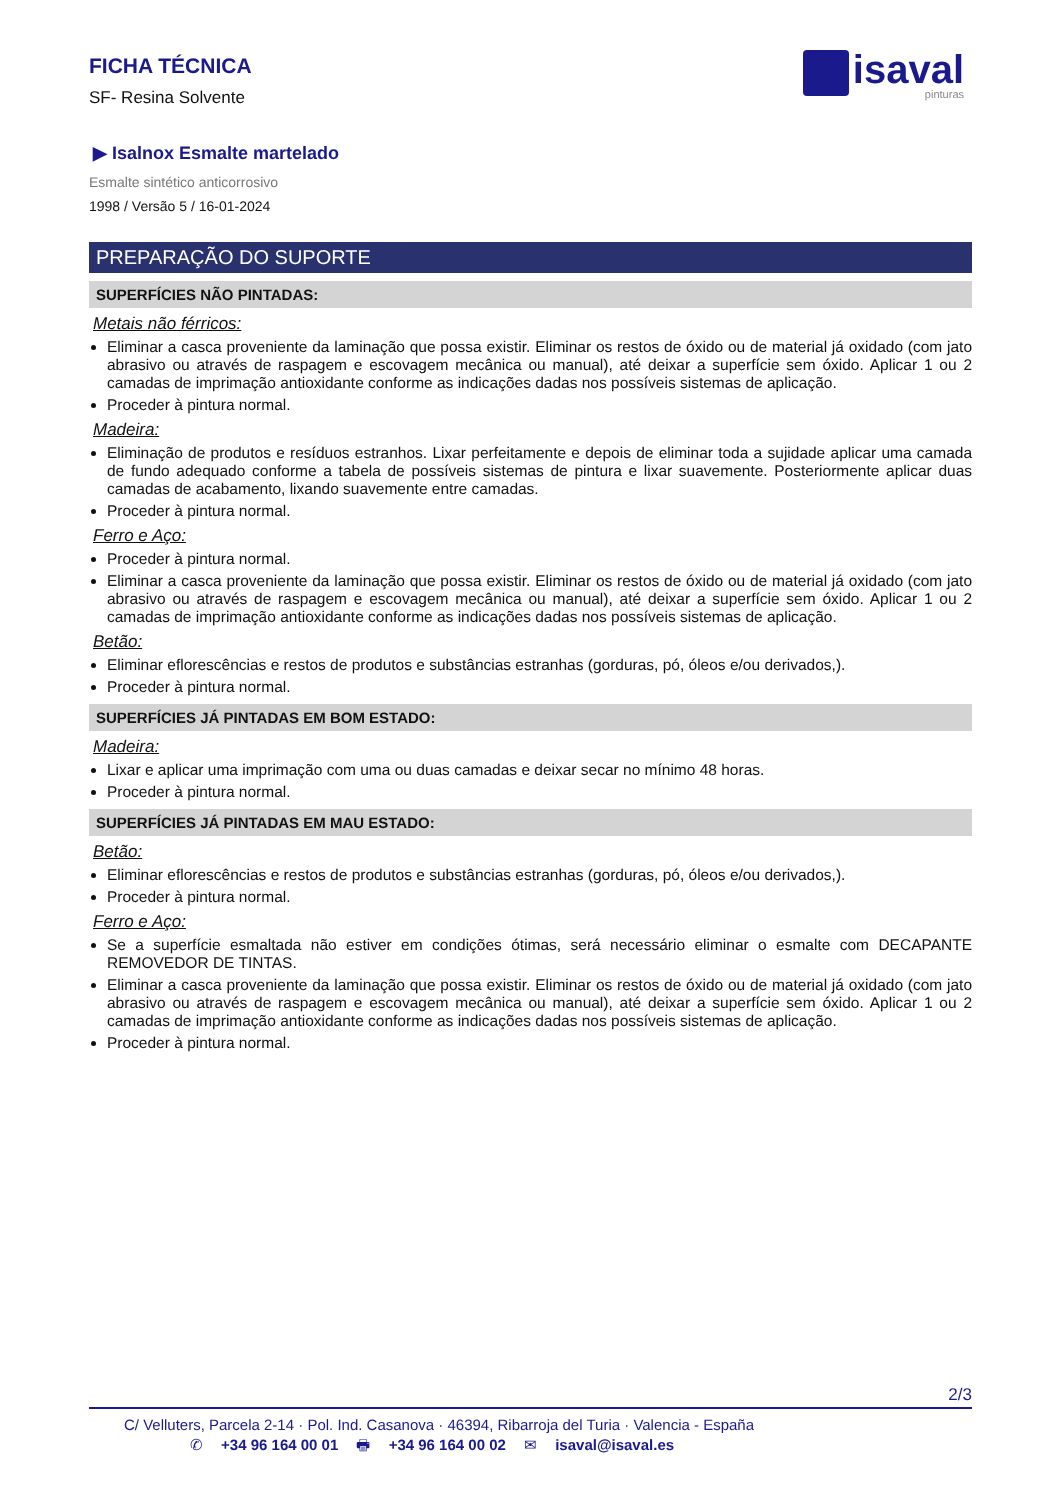FICHA TÉCNICA
SF- Resina Solvente
isaval
pinturas
▶ Isalnox Esmalte martelado
Esmalte sintético anticorrosivo
1998 / Versão 5 / 16-01-2024
PREPARAÇÃO DO SUPORTE
SUPERFÍCIES NÃO PINTADAS:
Metais não férricos:
Eliminar a casca proveniente da laminação que possa existir. Eliminar os restos de óxido ou de material já oxidado (com jato abrasivo ou através de raspagem e escovagem mecânica ou manual), até deixar a superfície sem óxido. Aplicar 1 ou 2 camadas de imprimação antioxidante conforme as indicações dadas nos possíveis sistemas de aplicação.
Proceder à pintura normal.
Madeira:
Eliminação de produtos e resíduos estranhos. Lixar perfeitamente e depois de eliminar toda a sujidade aplicar uma camada de fundo adequado conforme a tabela de possíveis sistemas de pintura e lixar suavemente. Posteriormente aplicar duas camadas de acabamento, lixando suavemente entre camadas.
Proceder à pintura normal.
Ferro e Aço:
Proceder à pintura normal.
Eliminar a casca proveniente da laminação que possa existir. Eliminar os restos de óxido ou de material já oxidado (com jato abrasivo ou através de raspagem e escovagem mecânica ou manual), até deixar a superfície sem óxido. Aplicar 1 ou 2 camadas de imprimação antioxidante conforme as indicações dadas nos possíveis sistemas de aplicação.
Betão:
Eliminar eflorescências e restos de produtos e substâncias estranhas (gorduras, pó, óleos e/ou derivados,).
Proceder à pintura normal.
SUPERFÍCIES JÁ PINTADAS EM BOM ESTADO:
Madeira:
Lixar e aplicar uma imprimação com uma ou duas camadas e deixar secar no mínimo 48 horas.
Proceder à pintura normal.
SUPERFÍCIES JÁ PINTADAS EM MAU ESTADO:
Betão:
Eliminar eflorescências e restos de produtos e substâncias estranhas (gorduras, pó, óleos e/ou derivados,).
Proceder à pintura normal.
Ferro e Aço:
Se a superfície esmaltada não estiver em condições ótimas, será necessário eliminar o esmalte com DECAPANTE REMOVEDOR DE TINTAS.
Eliminar a casca proveniente da laminação que possa existir. Eliminar os restos de óxido ou de material já oxidado (com jato abrasivo ou através de raspagem e escovagem mecânica ou manual), até deixar a superfície sem óxido. Aplicar 1 ou 2 camadas de imprimação antioxidante conforme as indicações dadas nos possíveis sistemas de aplicação.
Proceder à pintura normal.
2/3
C/ Velluters, Parcela 2-14 · Pol. Ind. Casanova · 46394, Ribarroja del Turia · Valencia - España
✆ +34 96 164 00 01 🖶 +34 96 164 00 02 ✉ isaval@isaval.es